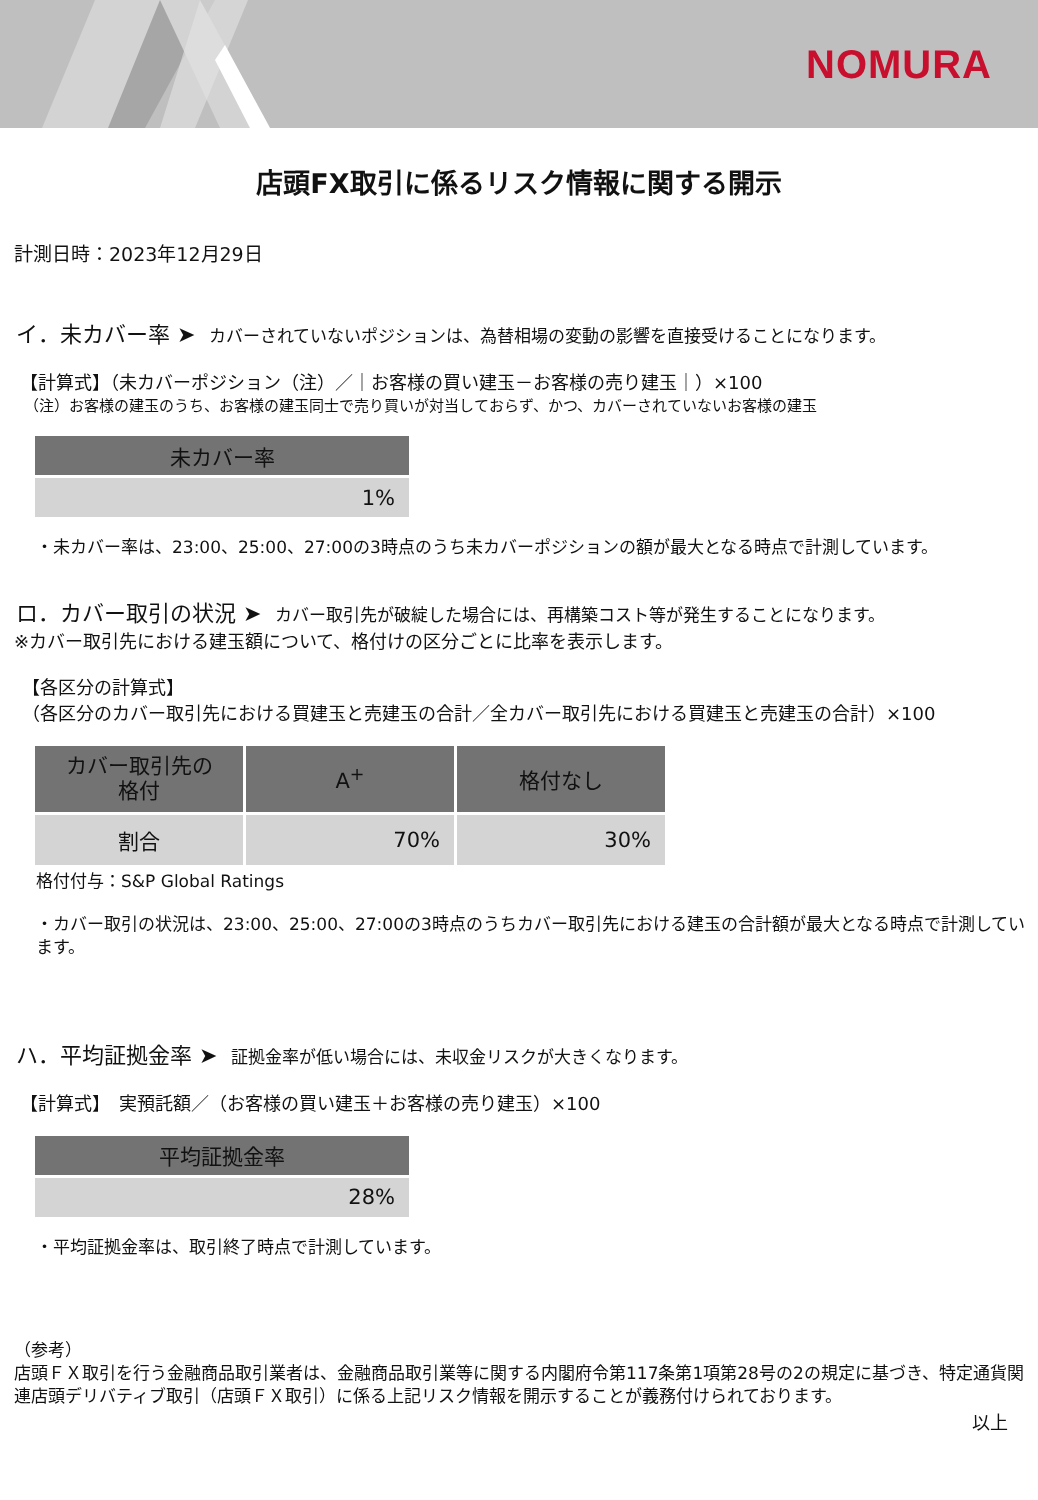NOMURA
店頭FX取引に係るリスク情報に関する開示
計測日時：2023年12月29日
イ．未カバー率 ➤ カバーされていないポジションは、為替相場の変動の影響を直接受けることになります。
【計算式】（未カバーポジション（注）／｜お客様の買い建玉－お客様の売り建玉｜）×100
（注）お客様の建玉のうち、お客様の建玉同士で売り買いが対当しておらず、かつ、カバーされていないお客様の建玉
| 未カバー率 |
| --- |
| 1% |
・未カバー率は、23:00、25:00、27:00の3時点のうち未カバーポジションの額が最大となる時点で計測しています。
ロ．カバー取引の状況 ➤ カバー取引先が破綻した場合には、再構築コスト等が発生することになります。
※カバー取引先における建玉額について、格付けの区分ごとに比率を表示します。
【各区分の計算式】
（各区分のカバー取引先における買建玉と売建玉の合計／全カバー取引先における買建玉と売建玉の合計）×100
| カバー取引先の 格付 | A<sup>+</sup> | 格付なし |
| --- | --- | --- |
| 割合 | 70% | 30% |
格付付与：S&P Global Ratings
・カバー取引の状況は、23:00、25:00、27:00の3時点のうちカバー取引先における建玉の合計額が最大となる時点で計測しています。
ハ．平均証拠金率 ➤ 証拠金率が低い場合には、未収金リスクが大きくなります。
【計算式】　実預託額／（お客様の買い建玉＋お客様の売り建玉）×100
| 平均証拠金率 |
| --- |
| 28% |
・平均証拠金率は、取引終了時点で計測しています。
（参考）
店頭ＦＸ取引を行う金融商品取引業者は、金融商品取引業等に関する内閣府令第117条第1項第28号の2の規定に基づき、特定通貨関連店頭デリバティブ取引（店頭ＦＸ取引）に係る上記リスク情報を開示することが義務付けられております。
以上